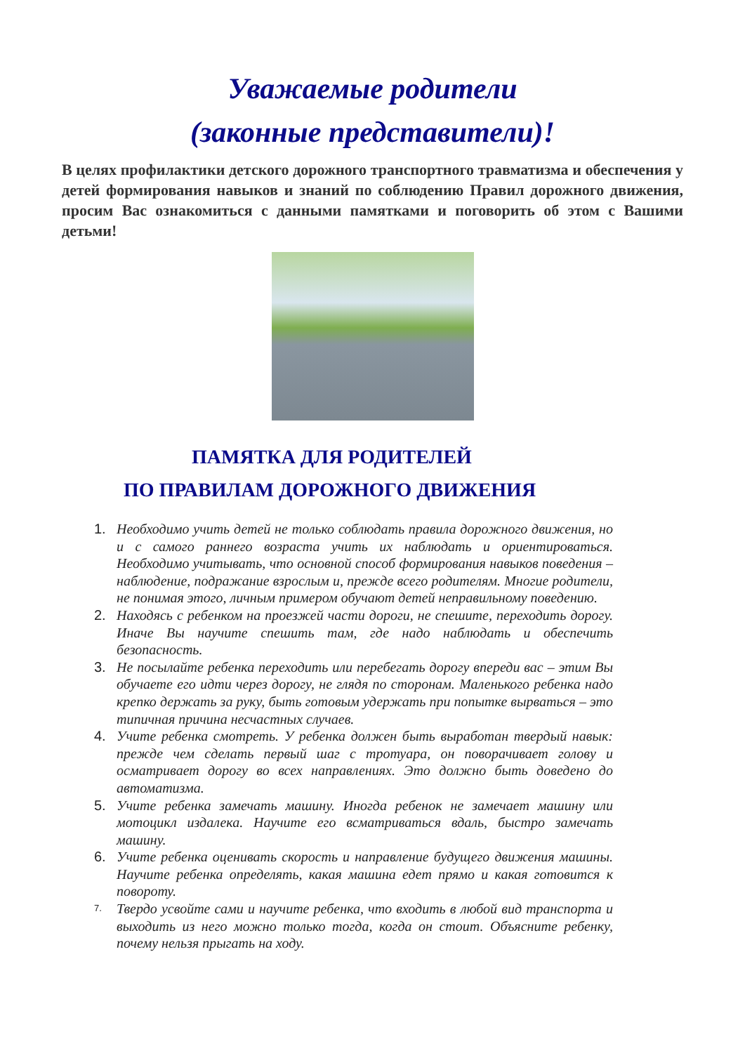Уважаемые родители
(законные представители)!
В целях профилактики детского дорожного транспортного травматизма и обеспечения у детей формирования навыков и знаний по соблюдению Правил дорожного движения, просим Вас ознакомиться с данными памятками и поговорить об этом с Вашими детьми!
ПАМЯТКА ДЛЯ РОДИТЕЛЕЙ
ПО ПРАВИЛАМ ДОРОЖНОГО ДВИЖЕНИЯ
1. Необходимо учить детей не только соблюдать правила дорожного движения, но и с самого раннего возраста учить их наблюдать и ориентироваться. Необходимо учитывать, что основной способ формирования навыков поведения – наблюдение, подражание взрослым и, прежде всего родителям. Многие родители, не понимая этого, личным примером обучают детей неправильному поведению.
2. Находясь с ребенком на проезжей части дороги, не спешите, переходить дорогу. Иначе Вы научите спешить там, где надо наблюдать и обеспечить безопасность.
3. Не посылайте ребенка переходить или перебегать дорогу впереди вас – этим Вы обучаете его идти через дорогу, не глядя по сторонам. Маленького ребенка надо крепко держать за руку, быть готовым удержать при попытке вырваться – это типичная причина несчастных случаев.
4. Учите ребенка смотреть. У ребенка должен быть выработан твердый навык: прежде чем сделать первый шаг с тротуара, он поворачивает голову и осматривает дорогу во всех направлениях. Это должно быть доведено до автоматизма.
5. Учите ребенка замечать машину. Иногда ребенок не замечает машину или мотоцикл издалека. Научите его всматриваться вдаль, быстро замечать машину.
6. Учите ребенка оценивать скорость и направление будущего движения машины. Научите ребенка определять, какая машина едет прямо и какая готовится к повороту.
7. Твердо усвойте сами и научите ребенка, что входить в любой вид транспорта и выходить из него можно только тогда, когда он стоит. Объясните ребенку, почему нельзя прыгать на ходу.